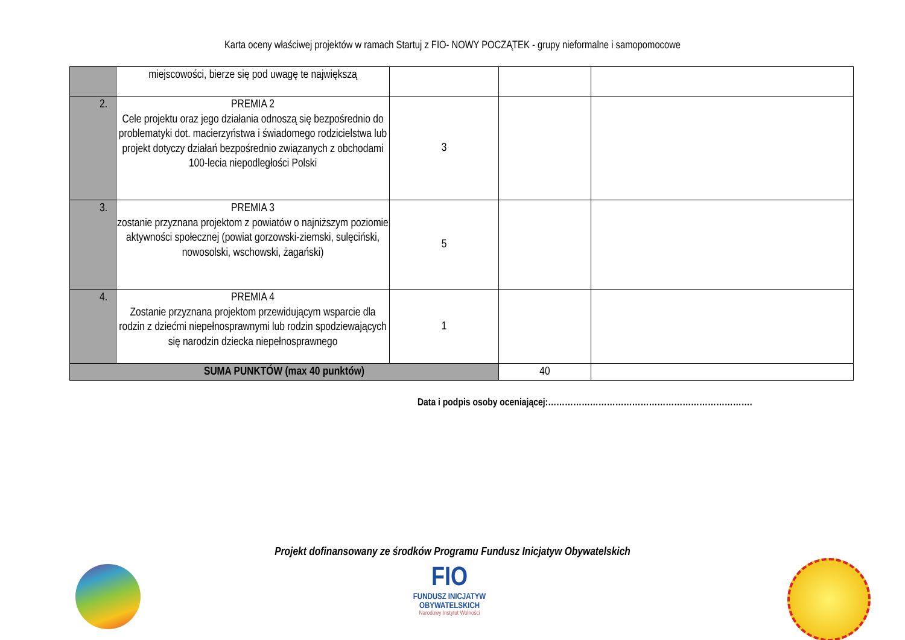Karta oceny właściwej projektów w ramach Startuj z FIO- NOWY POCZĄTEK - grupy nieformalne i samopomocowe
| | miejscowości, bierze się pod uwagę te największą | | | |
| 2. | PREMIA 2 Cele projektu oraz jego działania odnoszą się bezpośrednio do problematyki dot. macierzyństwa i świadomego rodzicielstwa lub projekt dotyczy działań bezpośrednio związanych z obchodami 100-lecia niepodległości Polski | 3 | | |
| 3. | PREMIA 3 zostanie przyznana projektom z powiatów o najniższym poziomie aktywności społecznej (powiat gorzowski-ziemski, sulęciński, nowosolski, wschowski, żagański) | 5 | | |
| 4. | PREMIA 4 Zostanie przyznana projektom przewidującym wsparcie dla rodzin z dziećmi niepełnosprawnymi lub rodzin spodziewających się narodzin dziecka niepełnosprawnego | 1 | | |
| SUMA PUNKTÓW (max 40 punktów) | | | 40 | |
Data i podpis osoby oceniającej:……………………………………………………………….
Projekt dofinansowany ze środków Programu Fundusz Inicjatyw Obywatelskich
FIO
FUNDUSZ INICJATYW OBYWATELSKICH
Narodowy Instytut Wolności